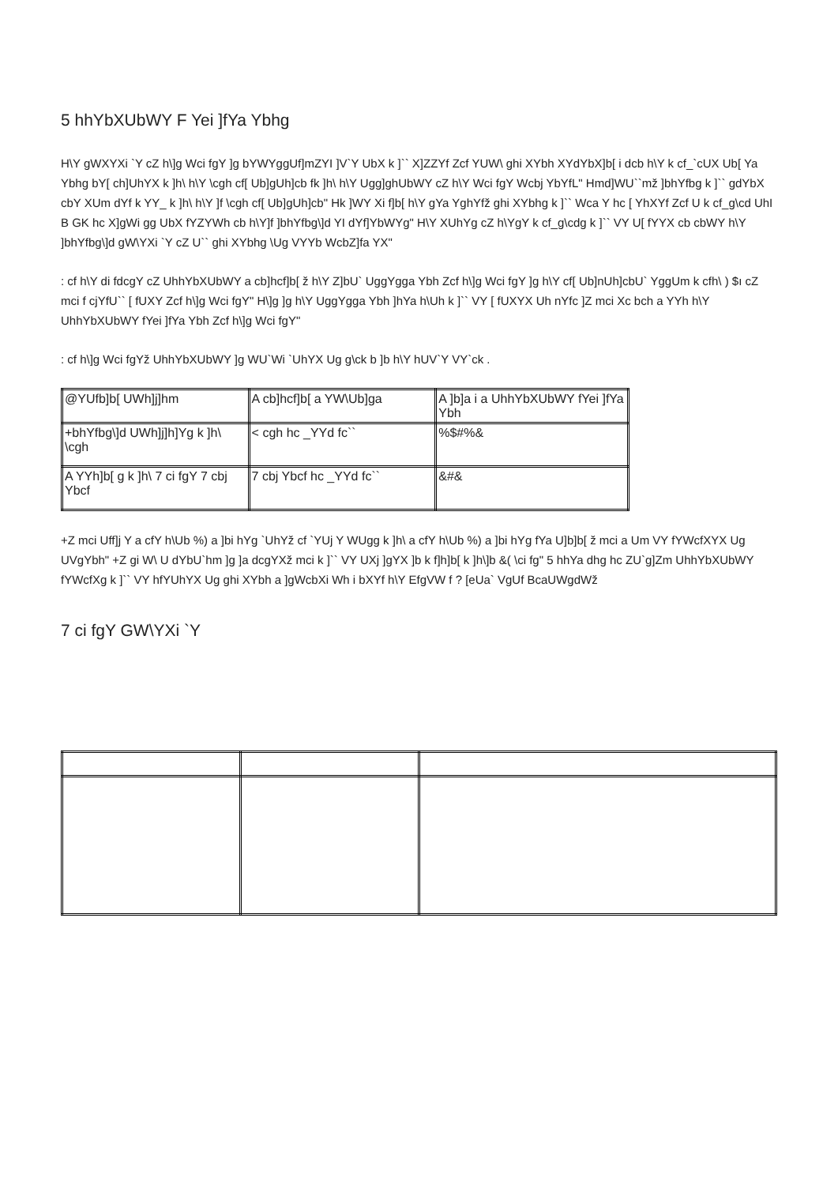5 hhYbXUbWY F Yei ]fYa Ybhg
H\Y gWXYXi `Y cZ h\]g Wci fgY ]g bYWYggUf]mZYI ]V`Y UbX k ]`` X]ZZYf Zcf YUW\ ghi XYbh XYdYbX]b[ i dcb h\Y k cf_`cUX Ub[ Ya Ybhg bY[ ch]UhYX k ]h\ h\Y \cgh cf[ Ub]gUh]cb fk ]h\ h\Y Ugg]ghUbWY cZ h\Y Wci fgY Wcbj YbYfL" Hmd]WU``mž ]bhYfbg k ]`` gdYbX cbY XUm dYf k YY_ k ]h\ h\Y ]f \cgh cf[ Ub]gUh]cb" Hk ]WY Xi f]b[ h\Y gYa YghYfž ghi XYbhg k ]`` Wca Y hc [ YhXYf Zcf U k cf_g\cd UhI B GK hc X]gWi gg UbX fYZYWh cb h\Y]f ]bhYfbg\]d YI dYf]YbWYg" H\Y XUhYg cZ h\YgY k cf_g\cdg k ]`` VY U[ fYYX cb cbWY h\Y ]bhYfbg\]d gW\YXi `Y cZ U`` ghi XYbhg \Ug VYYb WcbZ]fa YX"
: cf h\Y di fdcgY cZ UhhYbXUbWY a cb]hcf]b[ ž h\Y Z]bU` UggYgga Ybh Zcf h\]g Wci fgY ]g h\Y cf[ Ub]nUh]cbU` YggUm k cfh\ ) $ı cZ mci f cjYfU`` [ fUXY Zcf h\]g Wci fgY" H\]g ]g h\Y UggYgga Ybh ]hYa h\Uh k ]`` VY [ fUXYX Uh nYfc ]Z mci Xc bch a YYh h\Y UhhYbXUbWY fYei ]fYa Ybh Zcf h\]g Wci fgY"
: cf h\]g Wci fgYž UhhYbXUbWY ]g WU`Wi `UhYX Ug g\ck b ]b h\Y hUV`Y VY`ck .
| @YUfb]b[ UWh]j]hm | A cb]hcf]b[ a YW\Ub]ga | A ]b]a i a UhhYbXUbWY fYei ]fYa Ybh |
| --- | --- | --- |
| +bhYfbg\]d UWh]j]h]Yg k ]h\ \cgh | < cgh hc _YYd fc`` | %$#%& |
| A YYh]b[ g k ]h\ 7 ci fgY 7 cbj Ybcf | 7 cbj Ybcf hc _YYd fc`` | &#& |
+Z mci Uff]j Y a cfY h\Ub %) a ]bi hYg `UhYž cf `YUj Y WUgg k ]h\ a cfY h\Ub %) a ]bi hYg fYa U]b]b[ ž mci a Um VY fYWcfXYX Ug UVgYbh" +Z gi W\ U dYbU`hm ]g ]a dcgYXž mci k ]`` VY UXj ]gYX ]b k f]h]b[ k ]h\]b &( \ci fg" 5 hhYa dhg hc ZU`g]Zm UhhYbXUbWY fYWcfXg k ]`` VY hfYUhYX Ug ghi XYbh a ]gWcbXi Wh i bXYf h\Y EfgVW f ? [eUa` VgUf BcaUWgdWž
7 ci fgY GW\YXi `Y